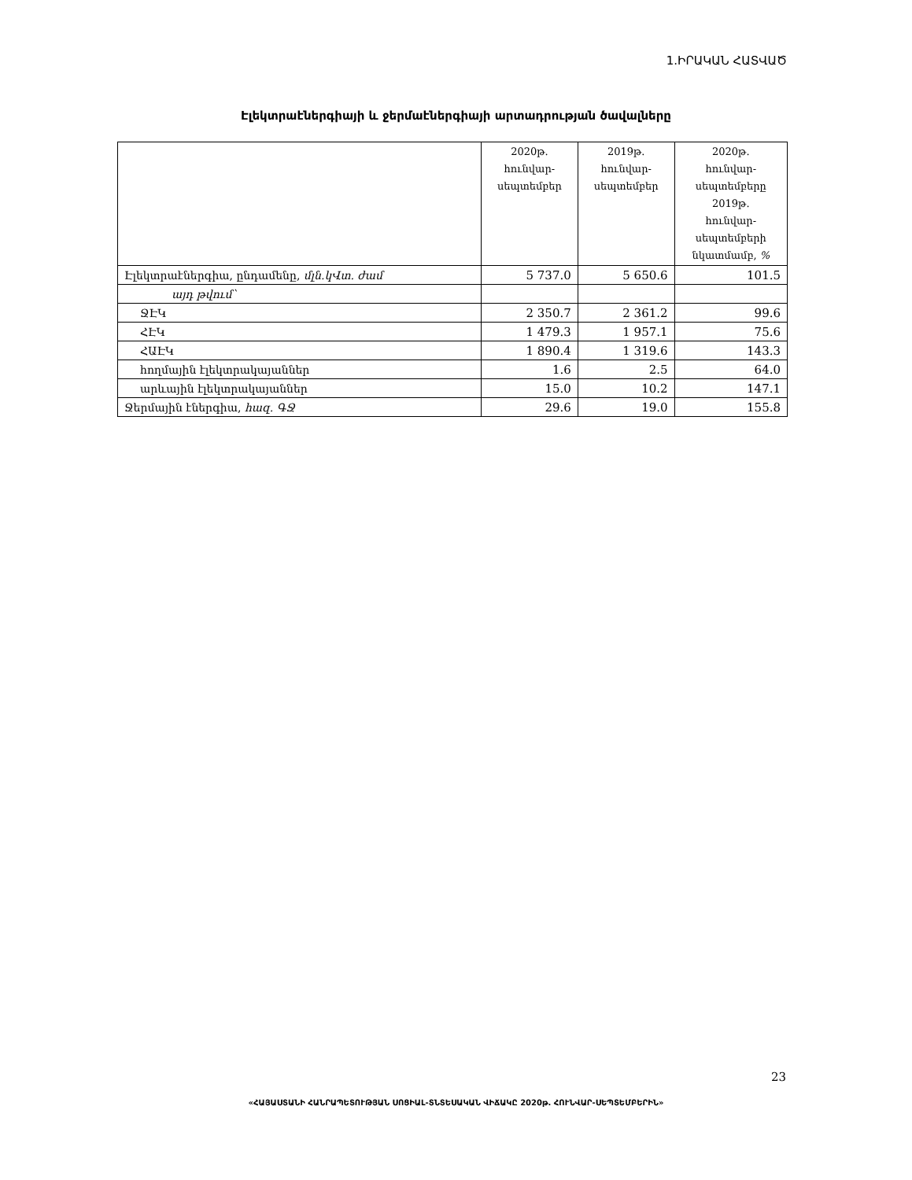1.ԻՐԱԿԱՆ ՀԱՏՎԱԾ
Էլեկտրաէներգիայի և ջերմաէներգիայի արտադրության ծավալները
| | 2020թ. հունվար- սեպտեմբեր | 2019թ. հունվար- սեպտեմբեր | 2020թ. հունվար- սեպտեմբերը 2019թ. հունվար- սեպտեմբերի նկատմամբ, % |
| --- | --- | --- | --- |
| Էլեկտրաէներգիա, ընդամենը, մլն.կՎտ. ժամ | 5 737.0 | 5 650.6 | 101.5 |
| այդ թվում՝ | | | |
| ՋԷԿ | 2 350.7 | 2 361.2 | 99.6 |
| ՀԷԿ | 1 479.3 | 1 957.1 | 75.6 |
| ՀԱԷԿ | 1 890.4 | 1 319.6 | 143.3 |
| հողմային էլեկտրակայաններ | 1.6 | 2.5 | 64.0 |
| արևային էլեկտրակայաններ | 15.0 | 10.2 | 147.1 |
| Ջերմային էներգիա, հազ. ԳՋ | 29.6 | 19.0 | 155.8 |
23
«ՀԱՅԱՍՏԱՆԻ ՀԱՆՐԱՊԵՏՈՒԹՅԱՆ ՍՈՑԻԱԼ-ՏՆՏԵՍԱԿԱՆ ՎԻՃԱԿԸ 2020թ. ՀՈՒՆՎԱՐ-ՍԵՊՏԵՄԲԵՐԻՆ»